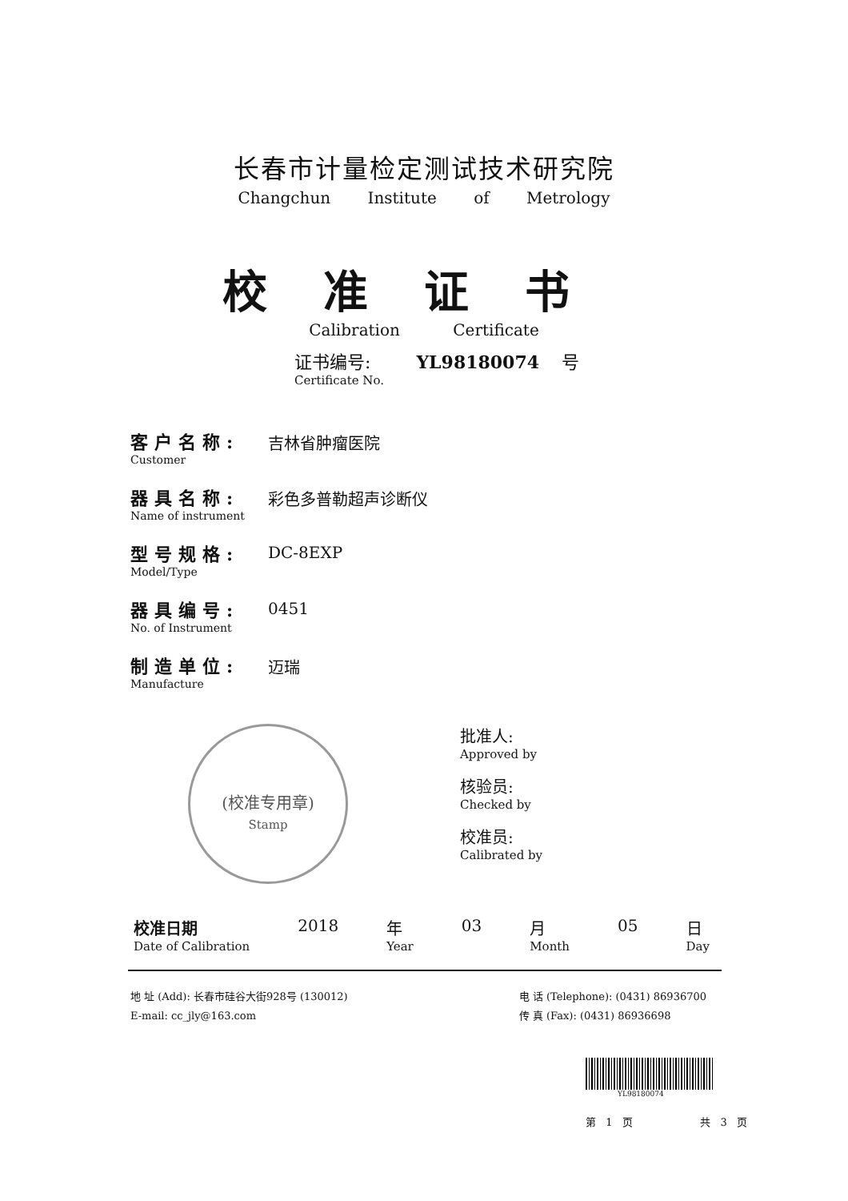长春市计量检定测试技术研究院
Changchun Institute of Metrology
校准证书
Calibration Certificate
证书编号: YL98180074 号
Certificate No.
客户名称:
Customer
吉林省肿瘤医院
器具名称:
Name of instrument
彩色多普勒超声诊断仪
型号规格:
Model/Type
DC-8EXP
器具编号:
No. of Instrument
0451
制造单位:
Manufacture
迈瑞
(校准专用章)
Stamp
批准人:
Approved by
核验员:
Checked by
校准员:
Calibrated by
校准日期
Date of Calibration
2018 年
Year
03 月
Month
05 日
Day
地 址 (Add): 长春市硅谷大街928号 (130012)
E-mail: cc_jly@163.com
电 话 (Telephone): (0431) 86936700
传 真 (Fax): (0431) 86936698
YL98180074
第 1 页 共 3 页